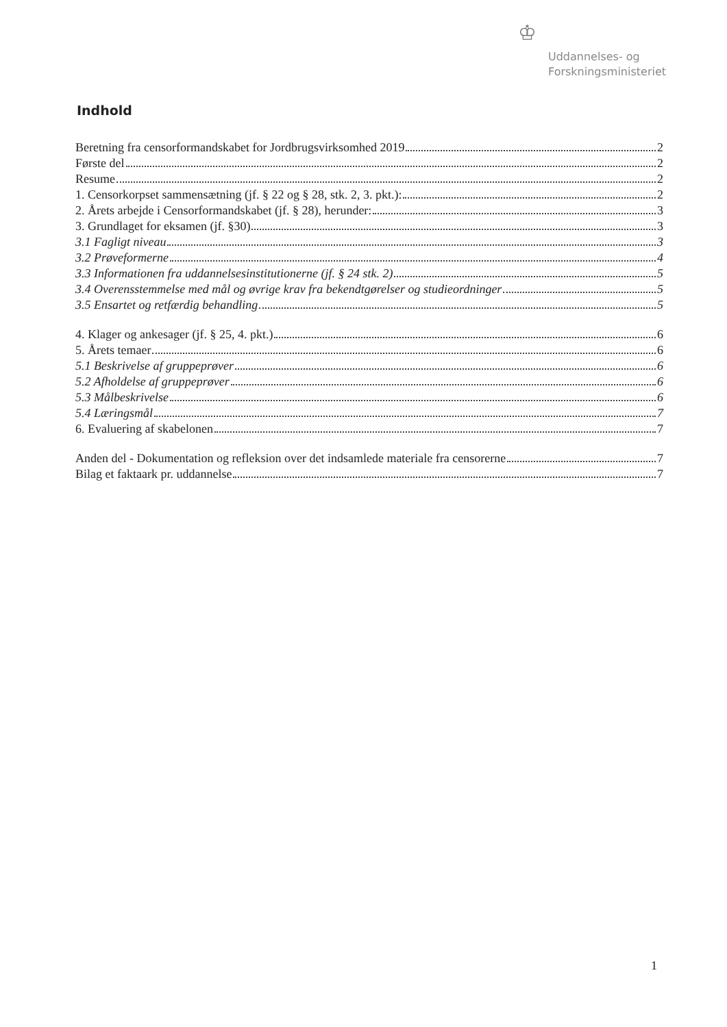♔
Uddannelses- og
Forskningsministeriet
Indhold
Beretning fra censorformandskabet for Jordbrugsvirksomhed 2019 2
Første del 2
Resume 2
1. Censorkorpset sammensætning (jf. § 22 og § 28, stk. 2, 3. pkt.): 2
2. Årets arbejde i Censorformandskabet (jf. § 28), herunder: 3
3. Grundlaget for eksamen (jf. §30) 3
3.1 Fagligt niveau 3
3.2 Prøveformerne 4
3.3 Informationen fra uddannelsesinstitutionerne (jf. § 24 stk. 2) 5
3.4 Overensstemmelse med mål og øvrige krav fra bekendtgørelser og studieordninger 5
3.5 Ensartet og retfærdig behandling 5
4. Klager og ankesager (jf. § 25, 4. pkt.) 6
5. Årets temaer 6
5.1 Beskrivelse af gruppeprøver 6
5.2 Afholdelse af gruppeprøver 6
5.3 Målbeskrivelse 6
5.4 Læringsmål 7
6. Evaluering af skabelonen 7
Anden del - Dokumentation og refleksion over det indsamlede materiale fra censorerne 7
Bilag et faktaark pr. uddannelse 7
1